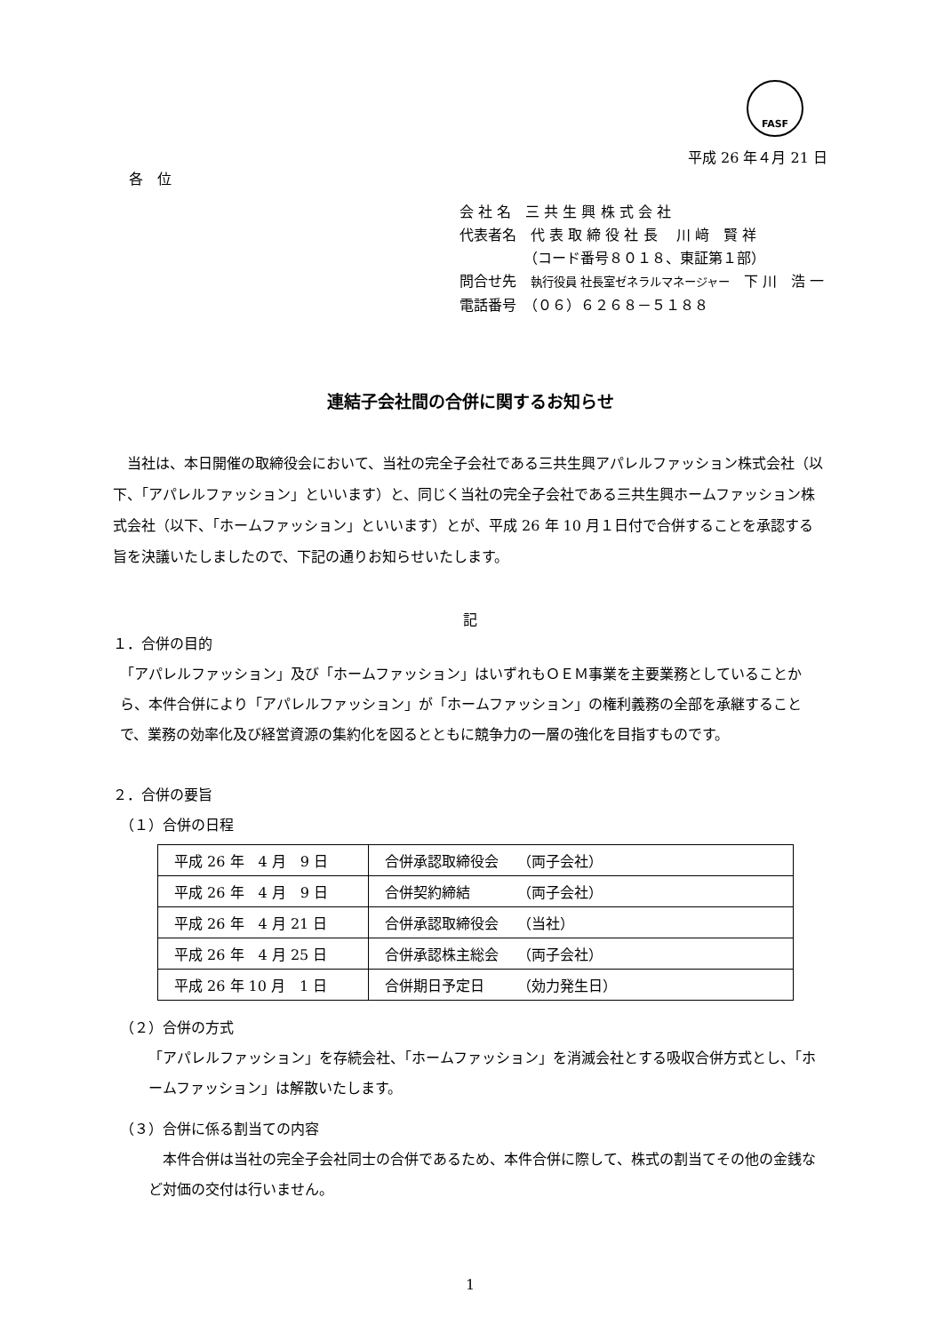FASF
平成 26 年４月 21 日
各　位
会 社 名　三 共 生 興 株 式 会 社
代表者名　代 表 取 締 役 社 長　 川 﨑　賢 祥
　　　　　（コード番号８０１８、東証第１部）
問合せ先　執行役員 社長室ゼネラルマネージャー　下 川　浩 一
電話番号　（０６）６２６８－５１８８
連結子会社間の合併に関するお知らせ
当社は、本日開催の取締役会において、当社の完全子会社である三共生興アパレルファッション株式会社（以下、「アパレルファッション」といいます）と、同じく当社の完全子会社である三共生興ホームファッション株式会社（以下、「ホームファッション」といいます）とが、平成 26 年 10 月１日付で合併することを承認する旨を決議いたしましたので、下記の通りお知らせいたします。
記
１．合併の目的
「アパレルファッション」及び「ホームファッション」はいずれもＯＥＭ事業を主要業務としていることから、本件合併により「アパレルファッション」が「ホームファッション」の権利義務の全部を承継することで、業務の効率化及び経営資源の集約化を図るとともに競争力の一層の強化を目指すものです。
２．合併の要旨
（１）合併の日程
| 平成 26 年 4 月 9 日 | 合併承認取締役会 （両子会社） |
| 平成 26 年 4 月 9 日 | 合併契約締結 （両子会社） |
| 平成 26 年 4 月 21 日 | 合併承認取締役会 （当社） |
| 平成 26 年 4 月 25 日 | 合併承認株主総会 （両子会社） |
| 平成 26 年 10 月 1 日 | 合併期日予定日 （効力発生日） |
（２）合併の方式
「アパレルファッション」を存続会社、「ホームファッション」を消滅会社とする吸収合併方式とし、「ホームファッション」は解散いたします。
（３）合併に係る割当ての内容
本件合併は当社の完全子会社同士の合併であるため、本件合併に際して、株式の割当てその他の金銭など対価の交付は行いません。
1